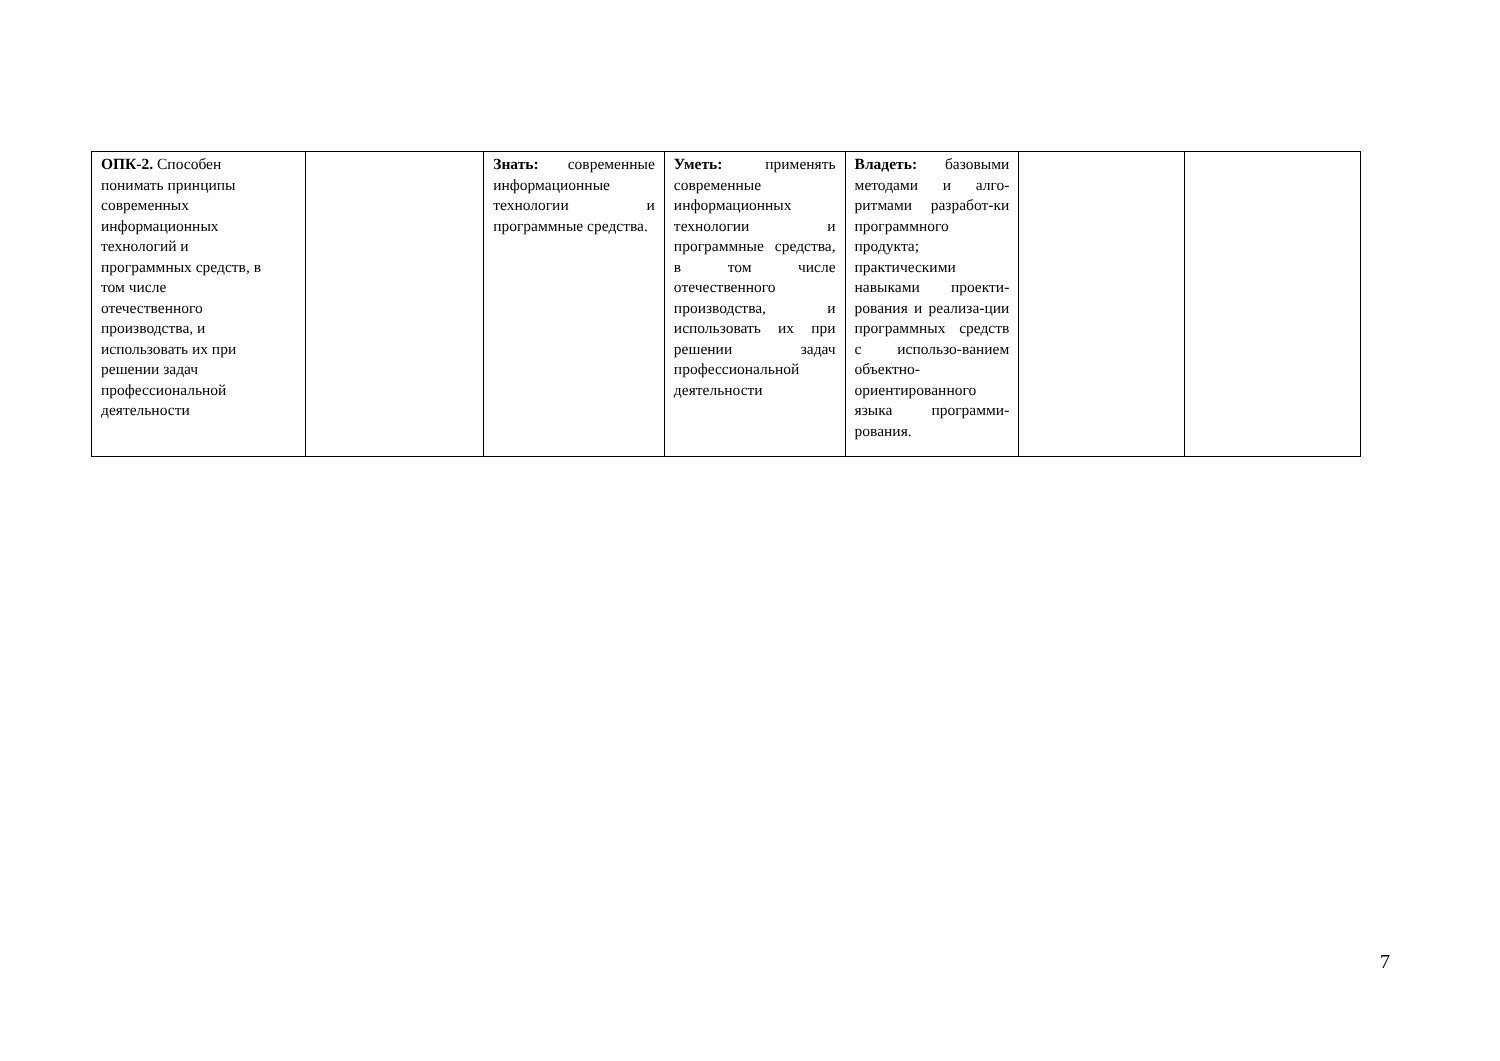| ОПК-2. Способен понимать принципы современных информационных технологий и программных средств, в том числе отечественного производства, и использовать их при решении задач профессиональной деятельности | | Знать: современные информационные технологии и программные средства. | Уметь: применять современные информационных технологии и программные средства, в том числе отечественного производства, и использовать их при решении задач профессиональной деятельности | Владеть: базовыми методами и алго-ритмами разработ-ки программного продукта; практическими навыками проекти-рования и реализа-ции программных средств с использо-ванием объектно-ориентированного языка программи-рования. | | |
7